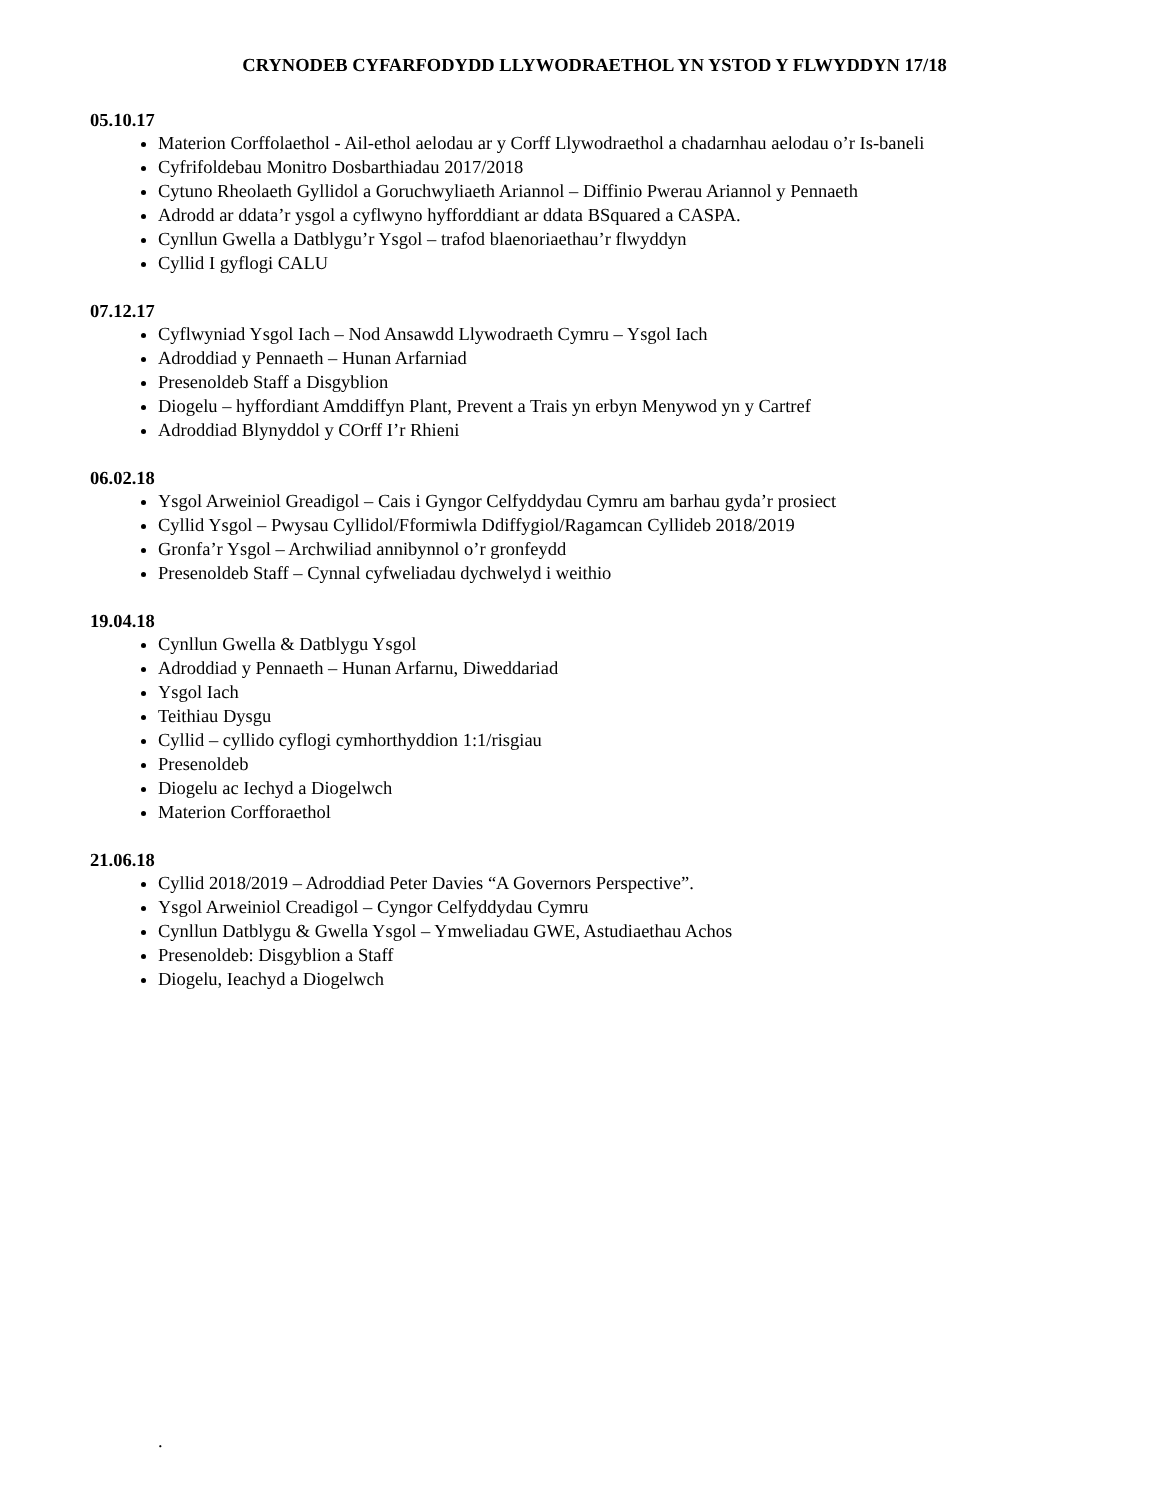CRYNODEB CYFARFODYDD LLYWODRAETHOL YN YSTOD Y FLWYDDYN 17/18
05.10.17
Materion Corffolaethol - Ail-ethol aelodau ar y Corff Llywodraethol a chadarnhau aelodau o’r Is-baneli
Cyfrifoldebau Monitro Dosbarthiadau 2017/2018
Cytuno Rheolaeth Gyllidol a Goruchwyliaeth Ariannol – Diffinio Pwerau Ariannol y Pennaeth
Adrodd ar ddata’r ysgol a cyflwyno hyfforddiant ar ddata BSquared a CASPA.
Cynllun Gwella a Datblygu’r Ysgol – trafod blaenoriaethau’r flwyddyn
Cyllid I gyflogi CALU
07.12.17
Cyflwyniad Ysgol Iach – Nod Ansawdd Llywodraeth Cymru – Ysgol Iach
Adroddiad y Pennaeth – Hunan Arfarniad
Presenoldeb Staff a Disgyblion
Diogelu – hyffordiant Amddiffyn Plant, Prevent a Trais yn erbyn Menywod yn y Cartref
Adroddiad Blynyddol y COrff I’r Rhieni
06.02.18
Ysgol Arweiniol Greadigol – Cais i Gyngor Celfyddydau Cymru am barhau gyda’r prosiect
Cyllid Ysgol – Pwysau Cyllidol/Fformiwla Ddiffygiol/Ragamcan Cyllideb 2018/2019
Gronfa’r Ysgol – Archwiliad annibynnol o’r gronfeydd
Presenoldeb Staff – Cynnal cyfweliadau dychwelyd i weithio
19.04.18
Cynllun Gwella & Datblygu Ysgol
Adroddiad y Pennaeth – Hunan Arfarnu, Diweddariad
Ysgol Iach
Teithiau Dysgu
Cyllid – cyllido cyflogi cymhorthyddion 1:1/risgiau
Presenoldeb
Diogelu ac Iechyd a Diogelwch
Materion Corfforaethol
21.06.18
Cyllid 2018/2019 – Adroddiad Peter Davies “A Governors Perspective”.
Ysgol Arweiniol Creadigol – Cyngor Celfyddydau Cymru
Cynllun Datblygu & Gwella Ysgol – Ymweliadau GWE, Astudiaethau Achos
Presenoldeb: Disgyblion a Staff
Diogelu, Ieachyd a Diogelwch
.